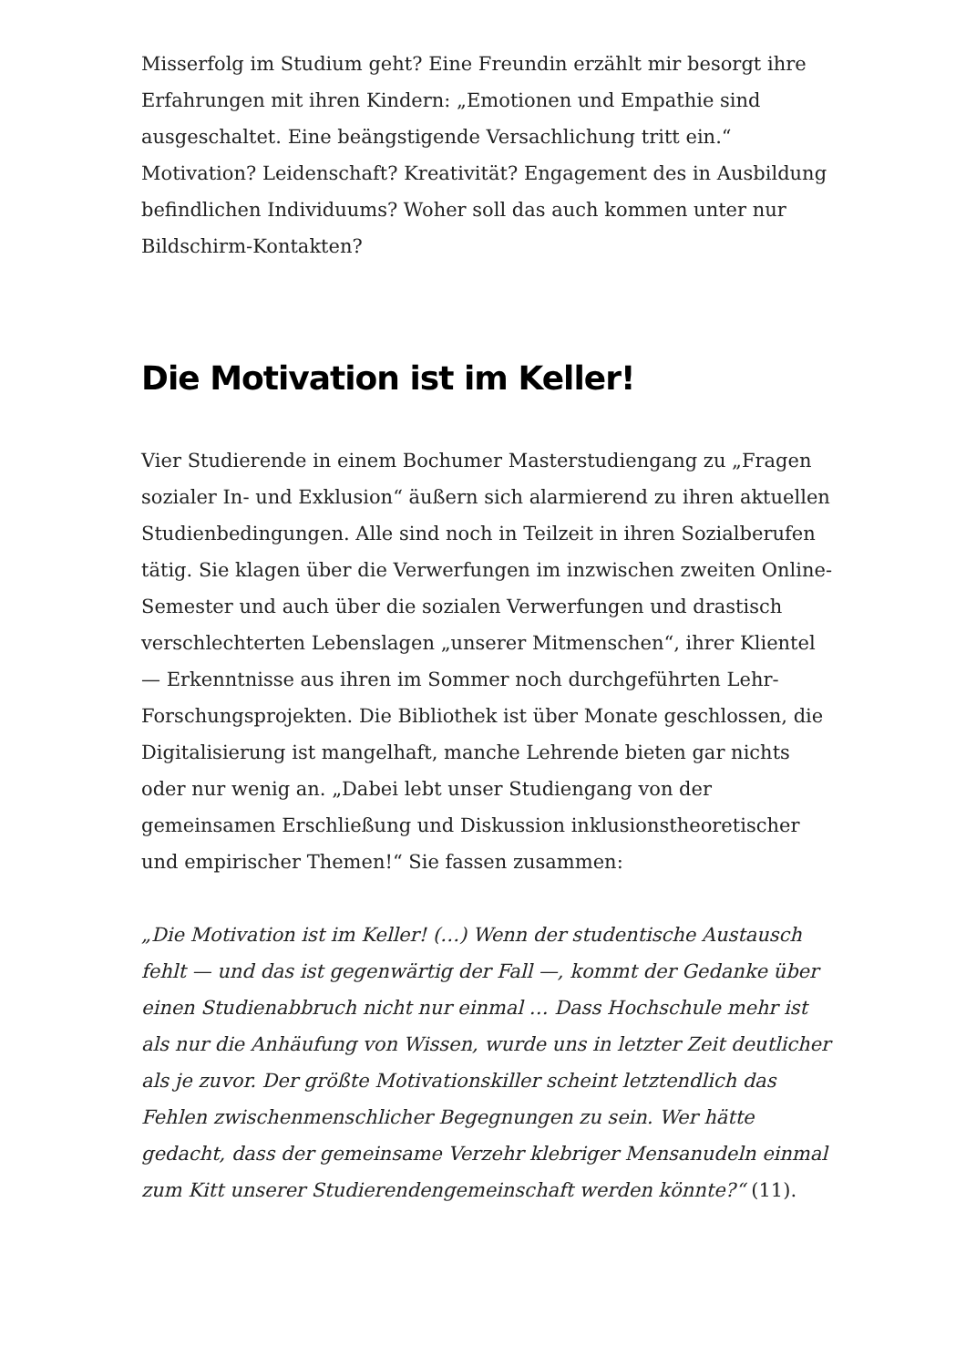Misserfolg im Studium geht? Eine Freundin erzählt mir besorgt ihre Erfahrungen mit ihren Kindern: „Emotionen und Empathie sind ausgeschaltet. Eine beängstigende Versachlichung tritt ein.“ Motivation? Leidenschaft? Kreativität? Engagement des in Ausbildung befindlichen Individuums? Woher soll das auch kommen unter nur Bildschirm-Kontakten?
Die Motivation ist im Keller!
Vier Studierende in einem Bochumer Masterstudiengang zu „Fragen sozialer In- und Exklusion“ äußern sich alarmierend zu ihren aktuellen Studienbedingungen. Alle sind noch in Teilzeit in ihren Sozialberufen tätig. Sie klagen über die Verwerfungen im inzwischen zweiten Online-Semester und auch über die sozialen Verwerfungen und drastisch verschlechterten Lebenslagen „unserer Mitmenschen“, ihrer Klientel — Erkenntnisse aus ihren im Sommer noch durchgeführten Lehr-Forschungsprojekten. Die Bibliothek ist über Monate geschlossen, die Digitalisierung ist mangelhaft, manche Lehrende bieten gar nichts oder nur wenig an. „Dabei lebt unser Studiengang von der gemeinsamen Erschließung und Diskussion inklusionstheoretischer und empirischer Themen!“ Sie fassen zusammen:
„Die Motivation ist im Keller! (…) Wenn der studentische Austausch fehlt — und das ist gegenwärtig der Fall —, kommt der Gedanke über einen Studienabbruch nicht nur einmal … Dass Hochschule mehr ist als nur die Anhäufung von Wissen, wurde uns in letzter Zeit deutlicher als je zuvor. Der größte Motivationskiller scheint letztendlich das Fehlen zwischenmenschlicher Begegnungen zu sein. Wer hätte gedacht, dass der gemeinsame Verzehr klebriger Mensanudeln einmal zum Kitt unserer Studierendengemeinschaft werden könnte?“ (11).